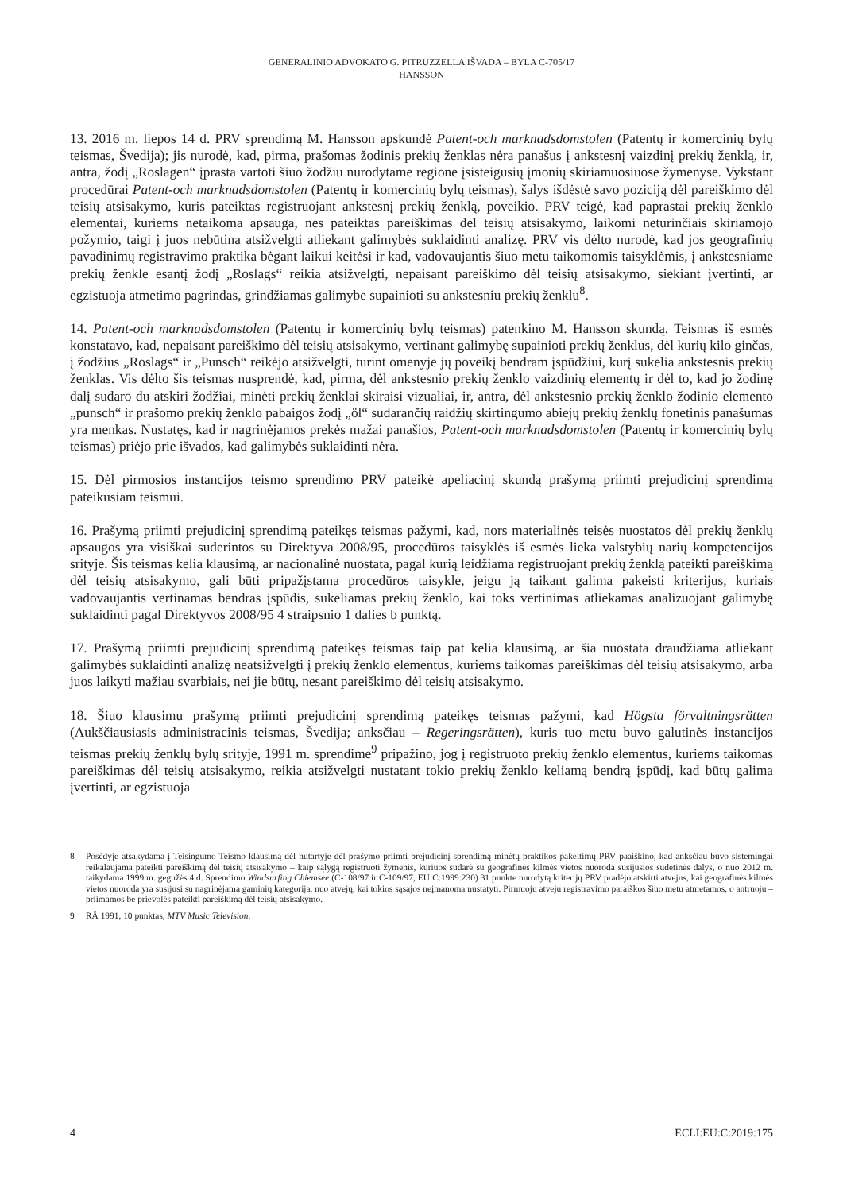GENERALINIO ADVOKATO G. PITRUZZELLA IŠVADA – BYLA C-705/17
HANSSON
13. 2016 m. liepos 14 d. PRV sprendimą M. Hansson apskundė Patent-och marknadsdomstolen (Patentų ir komercinių bylų teismas, Švedija); jis nurodė, kad, pirma, prašomas žodinis prekių ženklas nėra panašus į ankstesnį vaizdinį prekių ženklą, ir, antra, žodį „Roslagen“ įprasta vartoti šiuo žodžiu nurodytame regione įsisteigusių įmonių skiriamuosiuose žymenyse. Vykstant procedūrai Patent-och marknadsdomstolen (Patentų ir komercinių bylų teismas), šalys išdėstė savo poziciją dėl pareiškimo dėl teisių atsisakymo, kuris pateiktas registruojant ankstesnį prekių ženklą, poveikio. PRV teigė, kad paprastai prekių ženklo elementai, kuriems netaikoma apsauga, nes pateiktas pareiškimas dėl teisių atsisakymo, laikomi neturinčiais skiriamojo požymio, taigi į juos nebūtina atsižvelgti atliekant galimybės suklaidinti analizę. PRV vis dėlto nurodė, kad jos geografinių pavadinimų registravimo praktika bėgant laikui keitėsi ir kad, vadovaujantis šiuo metu taikomomis taisyklėmis, į ankstesniame prekių ženkle esantį žodį „Roslags“ reikia atsižvelgti, nepaisant pareiškimo dėl teisių atsisakymo, siekiant įvertinti, ar egzistuoja atmetimo pagrindas, grindžiamas galimybe supainioti su ankstesniu prekių ženklu<sup>8</sup>.
14. Patent-och marknadsdomstolen (Patentų ir komercinių bylų teismas) patenkino M. Hansson skundą. Teismas iš esmės konstatavo, kad, nepaisant pareiškimo dėl teisių atsisakymo, vertinant galimybę supainioti prekių ženklus, dėl kurių kilo ginčas, į žodžius „Roslags“ ir „Punsch“ reikėjo atsižvelgti, turint omenyje jų poveikį bendram įspūdžiui, kurį sukelia ankstesnis prekių ženklas. Vis dėlto šis teismas nusprendė, kad, pirma, dėl ankstesnio prekių ženklo vaizdinių elementų ir dėl to, kad jo žodinę dalį sudaro du atskiri žodžiai, minėti prekių ženklai skiraisi vizualiai, ir, antra, dėl ankstesnio prekių ženklo žodinio elemento „punsch“ ir prašomo prekių ženklo pabaigos žodį „öl“ sudarančių raidžių skirtingumo abiejų prekių ženklų fonetinis panašumas yra menkas. Nustatęs, kad ir nagrinėjamos prekės mažai panašios, Patent-och marknadsdomstolen (Patentų ir komercinių bylų teismas) priėjo prie išvados, kad galimybės suklaidinti nėra.
15. Dėl pirmosios instancijos teismo sprendimo PRV pateikė apeliacinį skundą prašymą priimti prejudicinį sprendimą pateikusiam teismui.
16. Prašymą priimti prejudicinį sprendimą pateikęs teismas pažymi, kad, nors materialinės teisės nuostatos dėl prekių ženklų apsaugos yra visiškai suderintos su Direktyva 2008/95, procedūros taisyklės iš esmės lieka valstybių narių kompetencijos srityje. Šis teismas kelia klausimą, ar nacionalinė nuostata, pagal kurią leidžiama registruojant prekių ženklą pateikti pareiškimą dėl teisių atsisakymo, gali būti pripažįstama procedūros taisykle, jeigu ją taikant galima pakeisti kriterijus, kuriais vadovaujantis vertinamas bendras įspūdis, sukeliamas prekių ženklo, kai toks vertinimas atliekamas analizuojant galimybę suklaidinti pagal Direktyvos 2008/95 4 straipsnio 1 dalies b punktą.
17. Prašymą priimti prejudicinį sprendimą pateikęs teismas taip pat kelia klausimą, ar šia nuostata draudžiama atliekant galimybės suklaidinti analizę neatsižvelgti į prekių ženklo elementus, kuriems taikomas pareiškimas dėl teisių atsisakymo, arba juos laikyti mažiau svarbiais, nei jie būtų, nesant pareiškimo dėl teisių atsisakymo.
18. Šiuo klausimu prašymą priimti prejudicinį sprendimą pateikęs teismas pažymi, kad Högsta förvaltningsrätten (Aukščiausiasis administracinis teismas, Švedija; anksčiau – Regeringsrätten), kuris tuo metu buvo galutinės instancijos teismas prekių ženklų bylų srityje, 1991 m. sprendime<sup>9</sup> pripažino, jog į registruoto prekių ženklo elementus, kuriems taikomas pareiškimas dėl teisių atsisakymo, reikia atsižvelgti nustatant tokio prekių ženklo keliamą bendrą įspūdį, kad būtų galima įvertinti, ar egzistuoja
8 Posėdyje atsakydama į Teisingumo Teismo klausimą dėl nutartyje dėl prašymo priimti prejudicinį sprendimą minėtų praktikos pakeitimų PRV paaiškino, kad anksčiau buvo sistemingai reikalaujama pateikti pareiškimą dėl teisių atsisakymo – kaip sąlygą registruoti žymenis, kuriuos sudarė su geografinės kilmės vietos nuoroda susijusios sudėtinės dalys, o nuo 2012 m. taikydama 1999 m. gegužės 4 d. Sprendimo Windsurfing Chiemsee (C-108/97 ir C-109/97, EU:C:1999:230) 31 punkte nurodytą kriterijų PRV pradėjo atskirti atvejus, kai geografinės kilmės vietos nuoroda yra susijusi su nagrinėjama gaminių kategorija, nuo atvejų, kai tokios sąsajos neįmanoma nustatyti. Pirmuoju atveju registravimo paraiškos šiuo metu atmetamos, o antruoju – priimamos be prievolės pateikti pareiškimą dėl teisių atsisakymo.
9 RÅ 1991, 10 punktas, MTV Music Television.
4 ECLI:EU:C:2019:175